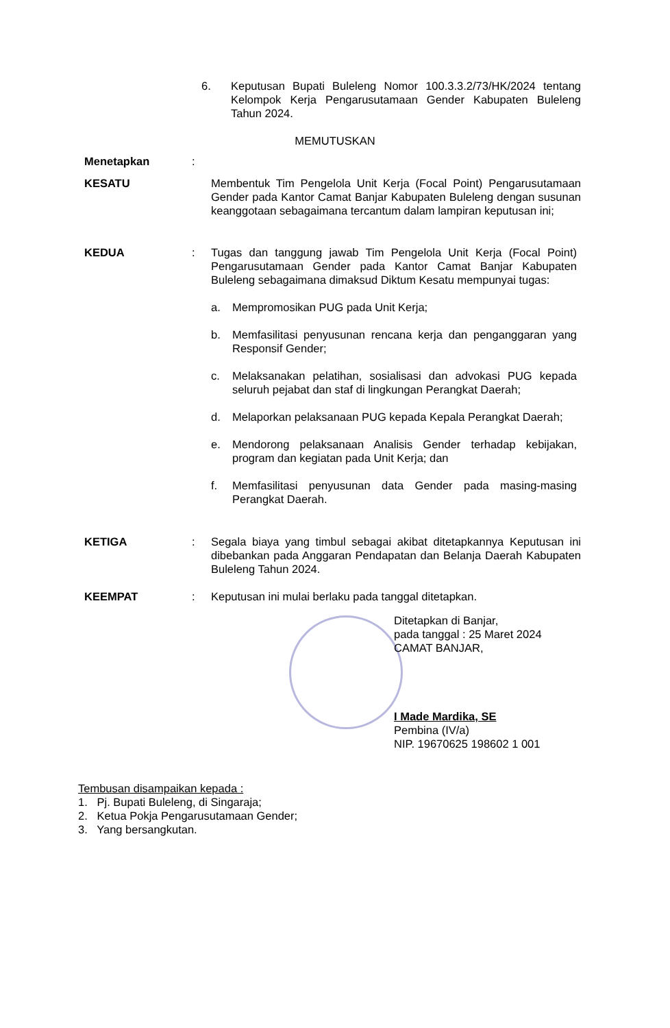6. Keputusan Bupati Buleleng Nomor 100.3.3.2/73/HK/2024 tentang Kelompok Kerja Pengarusutamaan Gender Kabupaten Buleleng Tahun 2024.
MEMUTUSKAN
Menetapkan :
KESATU Membentuk Tim Pengelola Unit Kerja (Focal Point) Pengarusutamaan Gender pada Kantor Camat Banjar Kabupaten Buleleng dengan susunan keanggotaan sebagaimana tercantum dalam lampiran keputusan ini;
KEDUA : Tugas dan tanggung jawab Tim Pengelola Unit Kerja (Focal Point) Pengarusutamaan Gender pada Kantor Camat Banjar Kabupaten Buleleng sebagaimana dimaksud Diktum Kesatu mempunyai tugas:
a. Mempromosikan PUG pada Unit Kerja;
b. Memfasilitasi penyusunan rencana kerja dan penganggaran yang Responsif Gender;
c. Melaksanakan pelatihan, sosialisasi dan advokasi PUG kepada seluruh pejabat dan staf di lingkungan Perangkat Daerah;
d. Melaporkan pelaksanaan PUG kepada Kepala Perangkat Daerah;
e. Mendorong pelaksanaan Analisis Gender terhadap kebijakan, program dan kegiatan pada Unit Kerja; dan
f. Memfasilitasi penyusunan data Gender pada masing-masing Perangkat Daerah.
KETIGA : Segala biaya yang timbul sebagai akibat ditetapkannya Keputusan ini dibebankan pada Anggaran Pendapatan dan Belanja Daerah Kabupaten Buleleng Tahun 2024.
KEEMPAT : Keputusan ini mulai berlaku pada tanggal ditetapkan.
Ditetapkan di Banjar,
pada tanggal : 25 Maret 2024
CAMAT BANJAR,
I Made Mardika, SE
Pembina (IV/a)
NIP. 19670625 198602 1 001
Tembusan disampaikan kepada :
1. Pj. Bupati Buleleng, di Singaraja;
2. Ketua Pokja Pengarusutamaan Gender;
3. Yang bersangkutan.